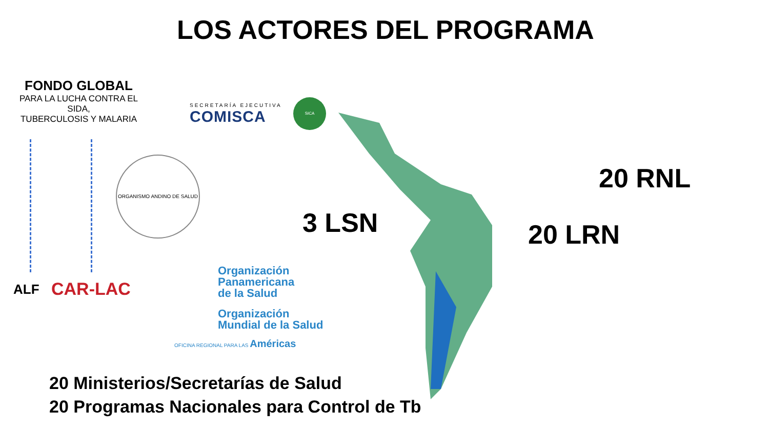LOS ACTORES DEL PROGRAMA
FONDO GLOBAL
PARA LA LUCHA CONTRA EL SIDA,
TUBERCULOSIS Y MALARIA
SECRETARÍA EJECUTIVA
COMISCA
SICA
ORGANISMO ANDINO DE SALUD
ALF CAR-LAC
Organización
Panamericana
de la Salud
Organización
Mundial de la Salud
OFICINA REGIONAL PARA LAS Américas
3 LSN
20 RNL
20 LRN
20 Ministerios/Secretarías de Salud
20 Programas Nacionales para Control de Tb